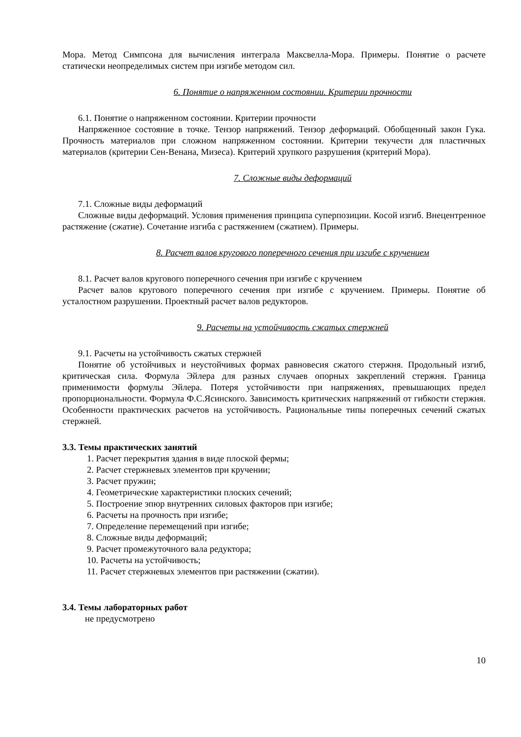Мора. Метод Симпсона для вычисления интеграла Максвелла-Мора. Примеры. Понятие о расчете статически неопределимых систем при изгибе методом сил.
6. Понятие о напряженном состоянии. Критерии прочности
6.1. Понятие о напряженном состоянии. Критерии прочности
Напряженное состояние в точке. Тензор напряжений. Тензор деформаций. Обобщенный закон Гука. Прочность материалов при сложном напряженном состоянии. Критерии текучести для пластичных материалов (критерии Сен-Венана, Мизеса). Критерий хрупкого разрушения (критерий Мора).
7. Сложные виды деформаций
7.1. Сложные виды деформаций
Сложные виды деформаций. Условия применения принципа суперпозиции. Косой изгиб. Внецентренное растяжение (сжатие). Сочетание изгиба с растяжением (сжатием). Примеры.
8. Расчет валов кругового поперечного сечения при изгибе с кручением
8.1. Расчет валов кругового поперечного сечения при изгибе с кручением
Расчет валов кругового поперечного сечения при изгибе с кручением. Примеры. Понятие об усталостном разрушении. Проектный расчет валов редукторов.
9. Расчеты на устойчивость сжатых стержней
9.1. Расчеты на устойчивость сжатых стержней
Понятие об устойчивых и неустойчивых формах равновесия сжатого стержня. Продольный изгиб, критическая сила. Формула Эйлера для разных случаев опорных закреплений стержня. Граница применимости формулы Эйлера. Потеря устойчивости при напряжениях, превышающих предел пропорциональности. Формула Ф.С.Ясинского. Зависимость критических напряжений от гибкости стержня. Особенности практических расчетов на устойчивость. Рациональные типы поперечных сечений сжатых стержней.
3.3. Темы практических занятий
1. Расчет перекрытия здания в виде плоской фермы;
2. Расчет стержневых элементов при кручении;
3. Расчет пружин;
4. Геометрические характеристики плоских сечений;
5. Построение эпюр внутренних силовых факторов при изгибе;
6. Расчеты на прочность при изгибе;
7. Определение перемещений при изгибе;
8. Сложные виды деформаций;
9. Расчет промежуточного вала редуктора;
10. Расчеты на устойчивость;
11. Расчет стержневых элементов при растяжении (сжатии).
3.4. Темы лабораторных работ
не предусмотрено
10